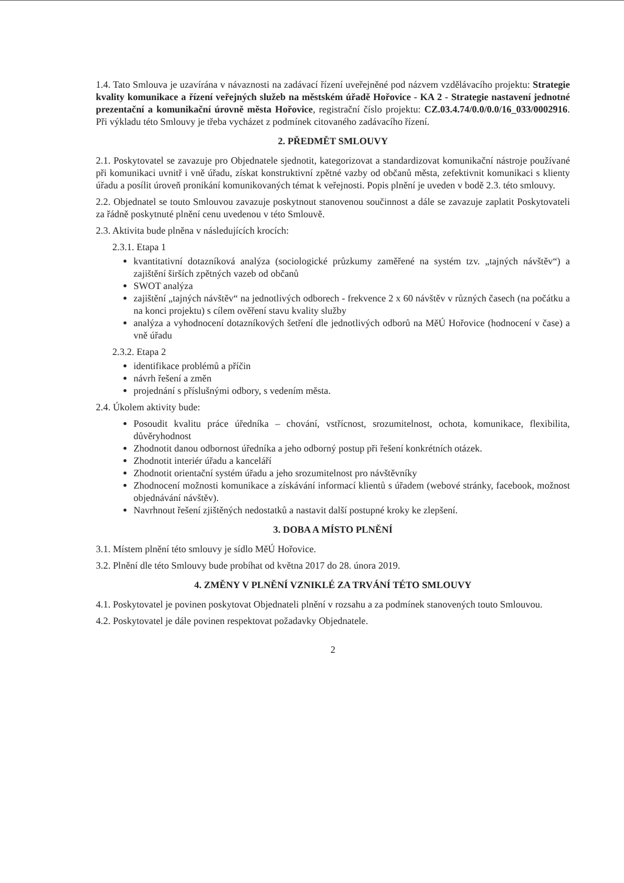1.4. Tato Smlouva je uzavírána v návaznosti na zadávací řízení uveřejněné pod názvem vzdělávacího projektu: Strategie kvality komunikace a řízení veřejných služeb na městském úřadě Hořovice - KA 2 - Strategie nastavení jednotné prezentační a komunikační úrovně města Hořovice, registrační číslo projektu: CZ.03.4.74/0.0/0.0/16_033/0002916. Při výkladu této Smlouvy je třeba vycházet z podmínek citovaného zadávacího řízení.
2. PŘEDMĚT SMLOUVY
2.1. Poskytovatel se zavazuje pro Objednatele sjednotit, kategorizovat a standardizovat komunikační nástroje používané při komunikaci uvnitř i vně úřadu, získat konstruktivní zpětné vazby od občanů města, zefektivnit komunikaci s klienty úřadu a posílit úroveň pronikání komunikovaných témat k veřejnosti. Popis plnění je uveden v bodě 2.3. této smlouvy.
2.2. Objednatel se touto Smlouvou zavazuje poskytnout stanovenou součinnost a dále se zavazuje zaplatit Poskytovateli za řádně poskytnuté plnění cenu uvedenou v této Smlouvě.
2.3. Aktivita bude plněna v následujících krocích:
2.3.1. Etapa 1
kvantitativní dotazníková analýza (sociologické průzkumy zaměřené na systém tzv. „tajných návštěv“) a zajištění širších zpětných vazeb od občanů
SWOT analýza
zajištění „tajných návštěv“ na jednotlivých odborech - frekvence 2 x 60 návštěv v různých časech (na počátku a na konci projektu) s cílem ověření stavu kvality služby
analýza a vyhodnocení dotazníkových šetření dle jednotlivých odborů na MěÚ Hořovice (hodnocení v čase) a vně úřadu
2.3.2. Etapa 2
identifikace problémů a příčin
návrh řešení a změn
projednání s příslušnými odbory, s vedením města.
2.4. Úkolem aktivity bude:
Posoudit kvalitu práce úředníka – chování, vstřícnost, srozumitelnost, ochota, komunikace, flexibilita, důvěryhodnost
Zhodnotit danou odbornost úředníka a jeho odborný postup při řešení konkrétních otázek.
Zhodnotit interiér úřadu a kanceláří
Zhodnotit orientační systém úřadu a jeho srozumitelnost pro návštěvníky
Zhodnocení možnosti komunikace a získávání informací klientů s úřadem (webové stránky, facebook, možnost objednávání návštěv).
Navrhnout řešení zjištěných nedostatků a nastavit další postupné kroky ke zlepšení.
3. DOBA A MÍSTO PLNĚNÍ
3.1. Místem plnění této smlouvy je sídlo MěÚ Hořovice.
3.2. Plnění dle této Smlouvy bude probíhat od května 2017 do 28. února 2019.
4. ZMĚNY V PLNĚNÍ VZNIKLÉ ZA TRVÁNÍ TÉTO SMLOUVY
4.1. Poskytovatel je povinen poskytovat Objednateli plnění v rozsahu a za podmínek stanovených touto Smlouvou.
4.2. Poskytovatel je dále povinen respektovat požadavky Objednatele.
2